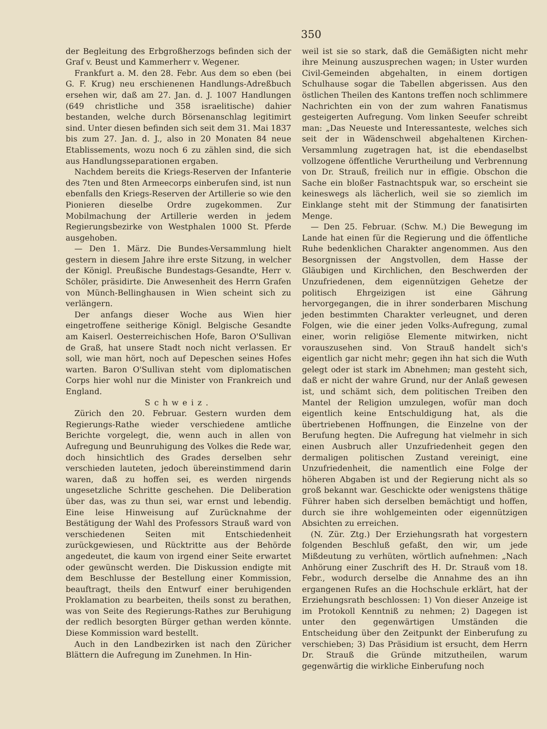350
der Begleitung des Erbgroßherzogs befinden sich der Graf v. Beust und Kammerherr v. Wegener.
Frankfurt a. M. den 28. Febr. Aus dem so eben (bei G. F. Krug) neu erschienenen Handlungs-Adreßbuch ersehen wir, daß am 27. Jan. d. J. 1007 Handlungen (649 christliche und 358 israelitische) dahier bestanden, welche durch Börsenanschlag legitimirt sind. Unter diesen befinden sich seit dem 31. Mai 1837 bis zum 27. Jan. d. J., also in 20 Monaten 84 neue Etablissements, wozu noch 6 zu zählen sind, die sich aus Handlungsseparationen ergaben.
Nachdem bereits die Kriegs-Reserven der Infanterie des 7ten und 8ten Armeecorps einberufen sind, ist nun ebenfalls den Kriegs-Reserven der Artillerie so wie den Pionieren dieselbe Ordre zugekommen. Zur Mobilmachung der Artillerie werden in jedem Regierungsbezirke von Westphalen 1000 St. Pferde ausgehoben.
— Den 1. März. Die Bundes-Versammlung hielt gestern in diesem Jahre ihre erste Sitzung, in welcher der Königl. Preußische Bundestags-Gesandte, Herr v. Schöler, präsidirte. Die Anwesenheit des Herrn Grafen von Münch-Bellinghausen in Wien scheint sich zu verlängern.
Der anfangs dieser Woche aus Wien hier eingetroffene seitherige Königl. Belgische Gesandte am Kaiserl. Oesterreichischen Hofe, Baron O'Sullivan de Graß, hat unsere Stadt noch nicht verlassen. Er soll, wie man hört, noch auf Depeschen seines Hofes warten. Baron O'Sullivan steht vom diplomatischen Corps hier wohl nur die Minister von Frankreich und England.
Schweiz.
Zürich den 20. Februar. Gestern wurden dem Regierungs-Rathe wieder verschiedene amtliche Berichte vorgelegt, die, wenn auch in allen von Aufregung und Beunruhigung des Volkes die Rede war, doch hinsichtlich des Grades derselben sehr verschieden lauteten, jedoch übereinstimmend darin waren, daß zu hoffen sei, es werden nirgends ungesetzliche Schritte geschehen. Die Deliberation über das, was zu thun sei, war ernst und lebendig. Eine leise Hinweisung auf Zurücknahme der Bestätigung der Wahl des Professors Strauß ward von verschiedenen Seiten mit Entschiedenheit zurückgewiesen, und Rücktritte aus der Behörde angedeutet, die kaum von irgend einer Seite erwartet oder gewünscht werden. Die Diskussion endigte mit dem Beschlusse der Bestellung einer Kommission, beauftragt, theils den Entwurf einer beruhigenden Proklamation zu bearbeiten, theils sonst zu berathen, was von Seite des Regierungs-Rathes zur Beruhigung der redlich besorgten Bürger gethan werden könnte. Diese Kommission ward bestellt.
Auch in den Landbezirken ist nach den Züricher Blättern die Aufregung im Zunehmen. In Hin-
weil ist sie so stark, daß die Gemäßigten nicht mehr ihre Meinung auszusprechen wagen; in Uster wurden Civil-Gemeinden abgehalten, in einem dortigen Schulhause sogar die Tabellen abgerissen. Aus den östlichen Theilen des Kantons treffen noch schlimmere Nachrichten ein von der zum wahren Fanatismus gesteigerten Aufregung. Vom linken Seeufer schreibt man: „Das Neueste und Interessanteste, welches sich seit der in Wädenschweil abgehaltenen Kirchen-Versammlung zugetragen hat, ist die ebendaselbst vollzogene öffentliche Verurtheilung und Verbrennung von Dr. Strauß, freilich nur in effigie. Obschon die Sache ein bloßer Fastnachtspuk war, so erscheint sie keineswegs als lächerlich, weil sie so ziemlich im Einklange steht mit der Stimmung der fanatisirten Menge.
— Den 25. Februar. (Schw. M.) Die Bewegung im Lande hat einen für die Regierung und die öffentliche Ruhe bedenklichen Charakter angenommen. Aus den Besorgnissen der Angstvollen, dem Hasse der Gläubigen und Kirchlichen, den Beschwerden der Unzufriedenen, dem eigennützigen Gehetze der politisch Ehrgeizigen ist eine Gährung hervorgegangen, die in ihrer sonderbaren Mischung jeden bestimmten Charakter verleugnet, und deren Folgen, wie die einer jeden Volks-Aufregung, zumal einer, worin religiöse Elemente mitwirken, nicht vorauszusehen sind. Von Strauß handelt sich's eigentlich gar nicht mehr; gegen ihn hat sich die Wuth gelegt oder ist stark im Abnehmen; man gesteht sich, daß er nicht der wahre Grund, nur der Anlaß gewesen ist, und schämt sich, dem politischen Treiben den Mantel der Religion umzulegen, wofür man doch eigentlich keine Entschuldigung hat, als die übertriebenen Hoffnungen, die Einzelne von der Berufung hegten. Die Aufregung hat vielmehr in sich einen Ausbruch aller Unzufriedenheit gegen den dermaligen politischen Zustand vereinigt, eine Unzufriedenheit, die namentlich eine Folge der höheren Abgaben ist und der Regierung nicht als so groß bekannt war. Geschickte oder wenigstens thätige Führer haben sich derselben bemächtigt und hoffen, durch sie ihre wohlgemeinten oder eigennützigen Absichten zu erreichen.
(N. Zür. Ztg.) Der Erziehungsrath hat vorgestern folgenden Beschluß gefaßt, den wir, um jede Mißdeutung zu verhüten, wörtlich aufnehmen: „Nach Anhörung einer Zuschrift des H. Dr. Strauß vom 18. Febr., wodurch derselbe die Annahme des an ihn ergangenen Rufes an die Hochschule erklärt, hat der Erziehungsrath beschlossen: 1) Von dieser Anzeige ist im Protokoll Kenntniß zu nehmen; 2) Dagegen ist unter den gegenwärtigen Umständen die Entscheidung über den Zeitpunkt der Einberufung zu verschieben; 3) Das Präsidium ist ersucht, dem Herrn Dr. Strauß die Gründe mitzutheilen, warum gegenwärtig die wirkliche Einberufung noch